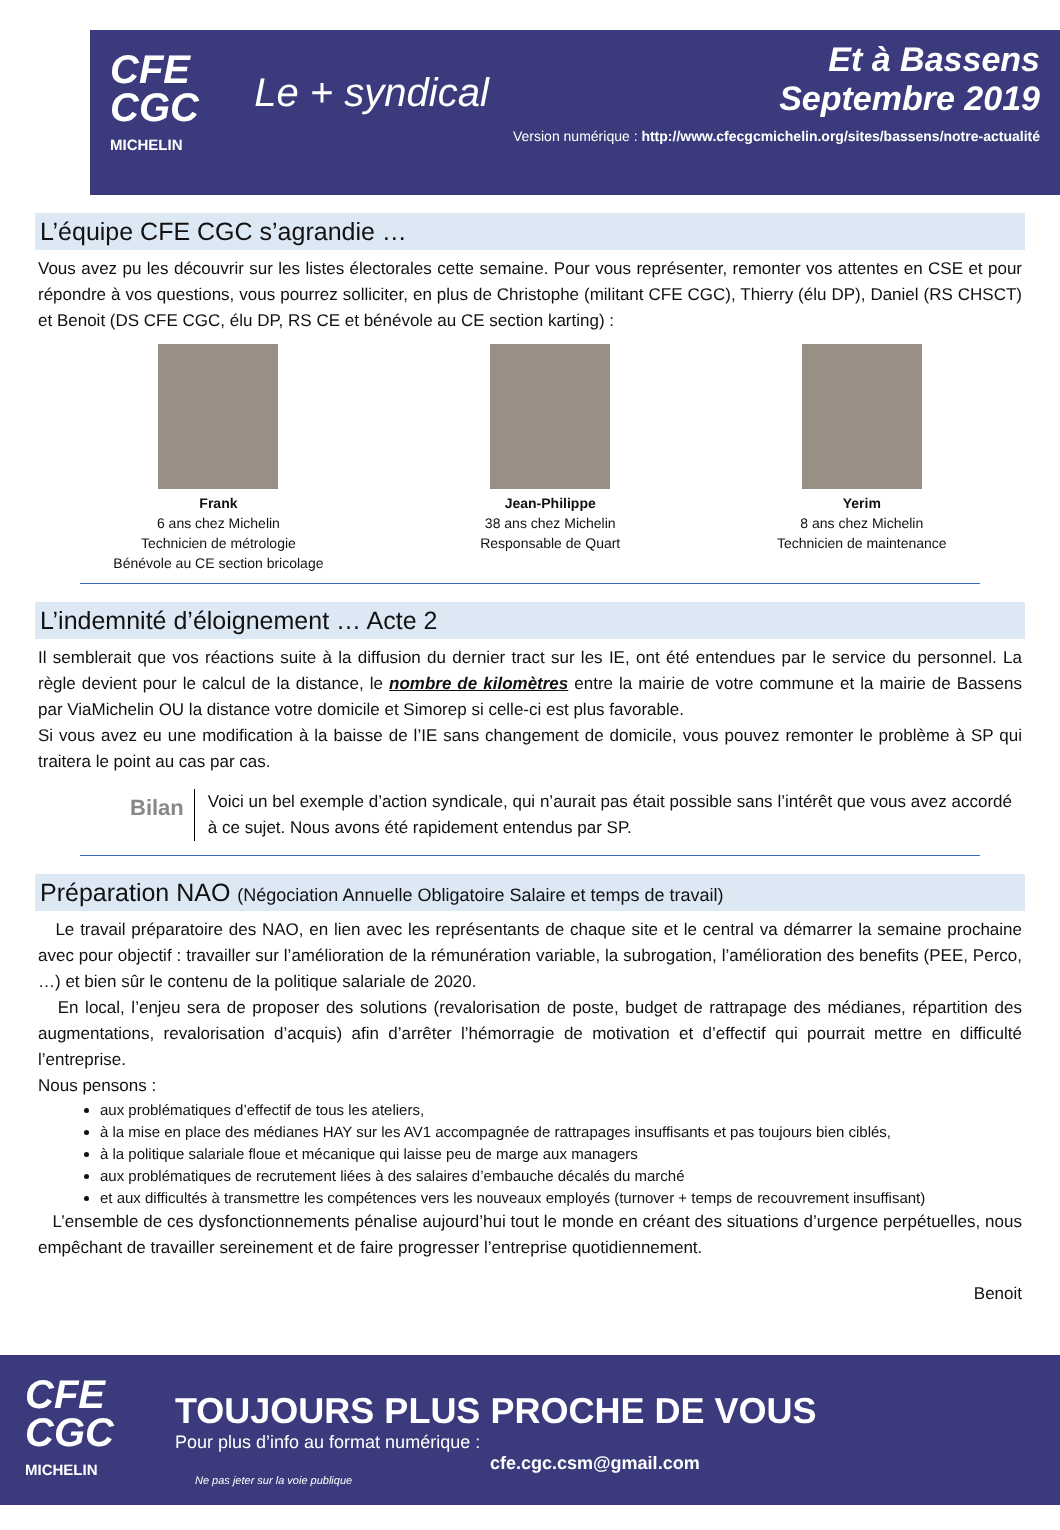CFE
CGC
MICHELIN
Le + syndical
Et à Bassens
Septembre 2019
Version numérique : http://www.cfecgcmichelin.org/sites/bassens/notre-actualité
L’équipe CFE CGC s’agrandie …
Vous avez pu les découvrir sur les listes électorales cette semaine. Pour vous représenter, remonter vos attentes en CSE et pour répondre à vos questions, vous pourrez solliciter, en plus de Christophe (militant CFE CGC), Thierry (élu DP), Daniel (RS CHSCT) et Benoit (DS CFE CGC, élu DP, RS CE et bénévole au CE section karting) :
Frank
6 ans chez Michelin
Technicien de métrologie
Bénévole au CE section bricolage
Jean-Philippe
38 ans chez Michelin
Responsable de Quart
Yerim
8 ans chez Michelin
Technicien de maintenance
L’indemnité d’éloignement … Acte 2
Il semblerait que vos réactions suite à la diffusion du dernier tract sur les IE, ont été entendues par le service du personnel. La règle devient pour le calcul de la distance, le nombre de kilomètres entre la mairie de votre commune et la mairie de Bassens par ViaMichelin OU la distance votre domicile et Simorep si celle-ci est plus favorable.
Si vous avez eu une modification à la baisse de l’IE sans changement de domicile, vous pouvez remonter le problème à SP qui traitera le point au cas par cas.
Bilan
Voici un bel exemple d’action syndicale, qui n’aurait pas était possible sans l’intérêt que vous avez accordé à ce sujet. Nous avons été rapidement entendus par SP.
Préparation NAO (Négociation Annuelle Obligatoire Salaire et temps de travail)
Le travail préparatoire des NAO, en lien avec les représentants de chaque site et le central va démarrer la semaine prochaine avec pour objectif : travailler sur l’amélioration de la rémunération variable, la subrogation, l’amélioration des benefits (PEE, Perco, …) et bien sûr le contenu de la politique salariale de 2020.
En local, l’enjeu sera de proposer des solutions (revalorisation de poste, budget de rattrapage des médianes, répartition des augmentations, revalorisation d’acquis) afin d’arrêter l’hémorragie de motivation et d’effectif qui pourrait mettre en difficulté l’entreprise.
Nous pensons :
aux problématiques d’effectif de tous les ateliers,
à la mise en place des médianes HAY sur les AV1 accompagnée de rattrapages insuffisants et pas toujours bien ciblés,
à la politique salariale floue et mécanique qui laisse peu de marge aux managers
aux problématiques de recrutement liées à des salaires d’embauche décalés du marché
et aux difficultés à transmettre les compétences vers les nouveaux employés (turnover + temps de recouvrement insuffisant)
L’ensemble de ces dysfonctionnements pénalise aujourd’hui tout le monde en créant des situations d’urgence perpétuelles, nous empêchant de travailler sereinement et de faire progresser l’entreprise quotidiennement.
Benoit
CFE
CGC
MICHELIN
TOUJOURS PLUS PROCHE DE VOUS
Pour plus d’info au format numérique :
cfe.cgc.csm@gmail.com
Ne pas jeter sur la voie publique